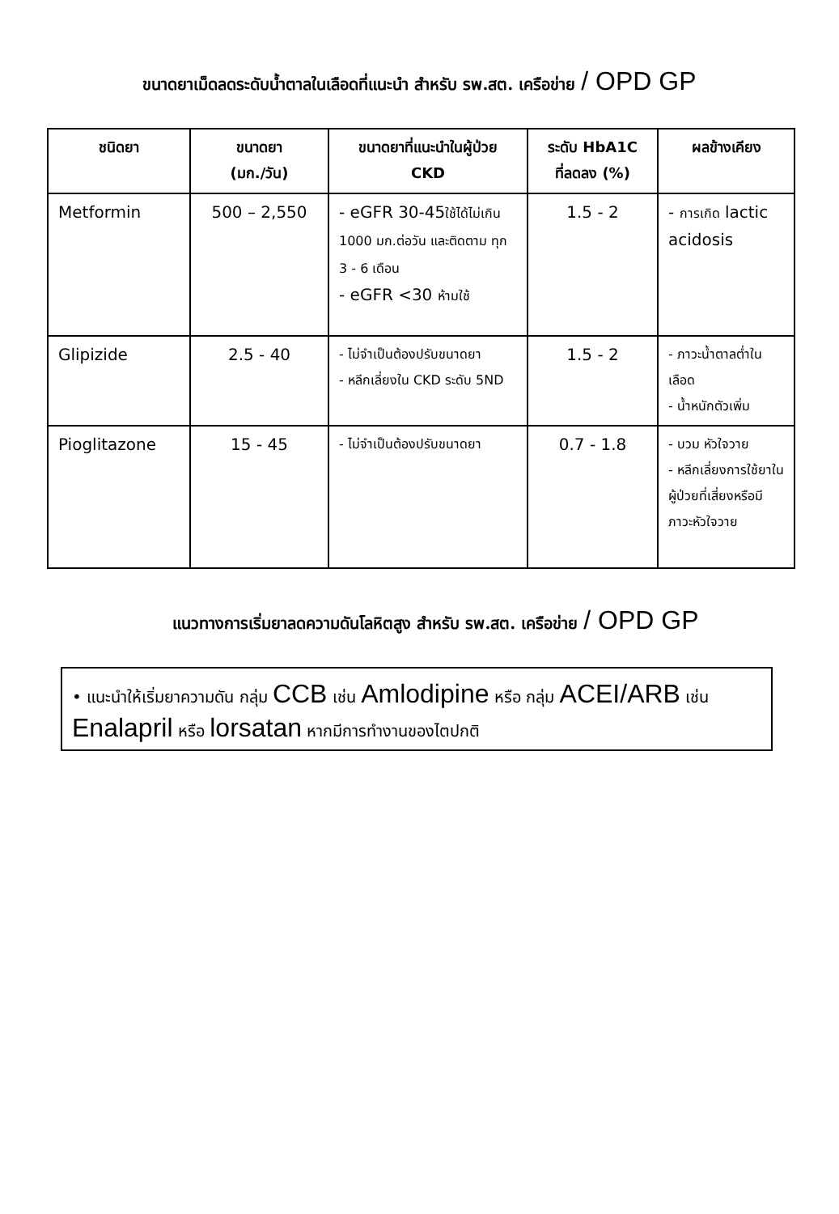ขนาดยาเม็ดลดระดับน้ำตาลในเลือดที่แนะนำ สำหรับ รพ.สต. เครือข่าย / OPD GP
| ชนิดยา | ขนาดยา (มก./วัน) | ขนาดยาที่แนะนำในผู้ป่วย CKD | ระดับ HbA1C ที่ลดลง (%) | ผลข้างเคียง |
| --- | --- | --- | --- | --- |
| Metformin | 500 – 2,550 | - eGFR 30-45 ใช้ได้ไม่เกิน 1000 มก.ต่อวัน และติดตาม ทุก 3 - 6 เดือน - eGFR <30 ห้ามใช้ | 1.5 - 2 | - การเกิด lactic acidosis |
| Glipizide | 2.5 - 40 | - ไม่จำเป็นต้องปรับขนาดยา - หลีกเลี่ยงใน CKD ระดับ 5ND | 1.5 - 2 | - ภาวะน้ำตาลต่ำในเลือด - น้ำหนักตัวเพิ่ม |
| Pioglitazone | 15 - 45 | - ไม่จำเป็นต้องปรับขนาดยา | 0.7 - 1.8 | - บวม หัวใจวาย - หลีกเลี่ยงการใช้ยาในผู้ป่วยที่เสี่ยงหรือมีภาวะหัวใจวาย |
แนวทางการเริ่มยาลดความดันโลหิตสูง สำหรับ รพ.สต. เครือข่าย / OPD GP
• แนะนำให้เริ่มยาความดัน กลุ่ม CCB เช่น Amlodipine หรือ กลุ่ม ACEI/ARB เช่น Enalapril หรือ lorsatan หากมีการทำงานของไตปกติ